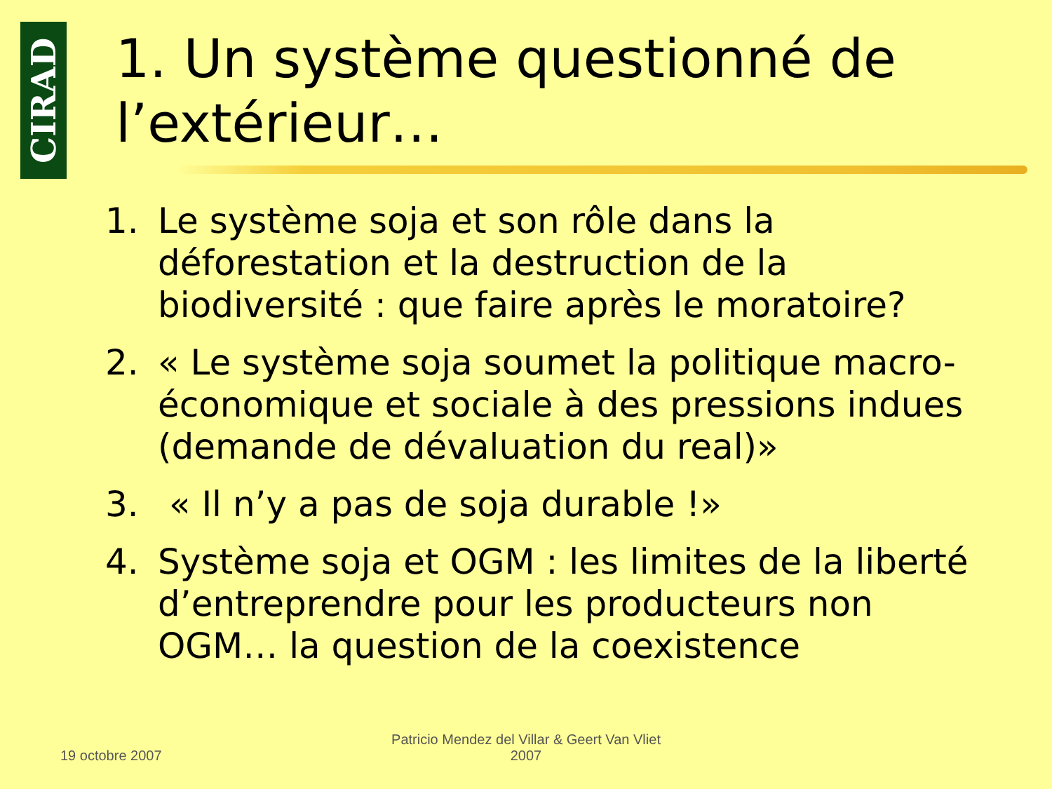CIRAD
1. Un système questionné de l’extérieur…
1. Le système soja et son rôle dans la déforestation et la destruction de la biodiversité : que faire après le moratoire?
2. « Le système soja soumet la politique macro-économique et sociale à des pressions indues (demande de dévaluation du real)»
3. « Il n’y a pas de soja durable !»
4. Système soja et OGM : les limites de la liberté d’entreprendre pour les producteurs non OGM… la question de la coexistence
19 octobre 2007
Patricio Mendez del Villar & Geert Van Vliet
2007